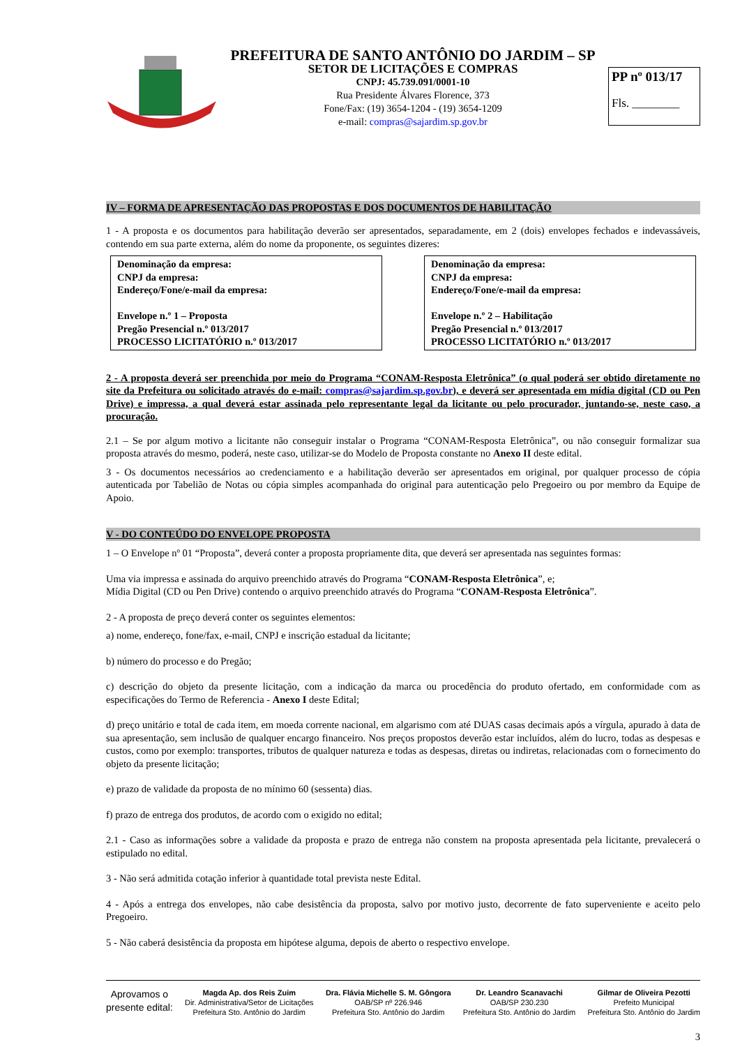PREFEITURA DE SANTO ANTÔNIO DO JARDIM – SP
SETOR DE LICITAÇÕES E COMPRAS
CNPJ: 45.739.091/0001-10
Rua Presidente Álvares Florence, 373
Fone/Fax: (19) 3654-1204 - (19) 3654-1209
e-mail: compras@sajardim.sp.gov.br
PP nº 013/17
Fls. ________
IV – FORMA DE APRESENTAÇÃO DAS PROPOSTAS E DOS DOCUMENTOS DE HABILITAÇÃO
1 - A proposta e os documentos para habilitação deverão ser apresentados, separadamente, em 2 (dois) envelopes fechados e indevassáveis, contendo em sua parte externa, além do nome da proponente, os seguintes dizeres:
Denominação da empresa:
CNPJ da empresa:
Endereço/Fone/e-mail da empresa:
Envelope n.º 1 – Proposta
Pregão Presencial n.º 013/2017
PROCESSO LICITATÓRIO n.º 013/2017
Denominação da empresa:
CNPJ da empresa:
Endereço/Fone/e-mail da empresa:
Envelope n.º 2 – Habilitação
Pregão Presencial n.º 013/2017
PROCESSO LICITATÓRIO n.º 013/2017
2 - A proposta deverá ser preenchida por meio do Programa “CONAM-Resposta Eletrônica” (o qual poderá ser obtido diretamente no site da Prefeitura ou solicitado através do e-mail: compras@sajardim.sp.gov.br), e deverá ser apresentada em mídia digital (CD ou Pen Drive) e impressa, a qual deverá estar assinada pelo representante legal da licitante ou pelo procurador, juntando-se, neste caso, a procuração.
2.1 – Se por algum motivo a licitante não conseguir instalar o Programa “CONAM-Resposta Eletrônica”, ou não conseguir formalizar sua proposta através do mesmo, poderá, neste caso, utilizar-se do Modelo de Proposta constante no Anexo II deste edital.
3 - Os documentos necessários ao credenciamento e a habilitação deverão ser apresentados em original, por qualquer processo de cópia autenticada por Tabelião de Notas ou cópia simples acompanhada do original para autenticação pelo Pregoeiro ou por membro da Equipe de Apoio.
V - DO CONTEÚDO DO ENVELOPE PROPOSTA
1 – O Envelope nº 01 “Proposta”, deverá conter a proposta propriamente dita, que deverá ser apresentada nas seguintes formas:
Uma via impressa e assinada do arquivo preenchido através do Programa “CONAM-Resposta Eletrônica”, e;
Mídia Digital (CD ou Pen Drive) contendo o arquivo preenchido através do Programa “CONAM-Resposta Eletrônica”.
2 - A proposta de preço deverá conter os seguintes elementos:
a) nome, endereço, fone/fax, e-mail, CNPJ e inscrição estadual da licitante;
b) número do processo e do Pregão;
c) descrição do objeto da presente licitação, com a indicação da marca ou procedência do produto ofertado, em conformidade com as especificações do Termo de Referencia - Anexo I deste Edital;
d) preço unitário e total de cada item, em moeda corrente nacional, em algarismo com até DUAS casas decimais após a vírgula, apurado à data de sua apresentação, sem inclusão de qualquer encargo financeiro. Nos preços propostos deverão estar incluídos, além do lucro, todas as despesas e custos, como por exemplo: transportes, tributos de qualquer natureza e todas as despesas, diretas ou indiretas, relacionadas com o fornecimento do objeto da presente licitação;
e) prazo de validade da proposta de no mínimo 60 (sessenta) dias.
f) prazo de entrega dos produtos, de acordo com o exigido no edital;
2.1 - Caso as informações sobre a validade da proposta e prazo de entrega não constem na proposta apresentada pela licitante, prevalecerá o estipulado no edital.
3 - Não será admitida cotação inferior à quantidade total prevista neste Edital.
4 - Após a entrega dos envelopes, não cabe desistência da proposta, salvo por motivo justo, decorrente de fato superveniente e aceito pelo Pregoeiro.
5 - Não caberá desistência da proposta em hipótese alguma, depois de aberto o respectivo envelope.
Aprovamos o
presente edital:
Magda Ap. dos Reis Zuim
Dir. Administrativa/Setor de Licitações
Prefeitura Sto. Antônio do Jardim
Dra. Flávia Michelle S. M. Gôngora
OAB/SP nº 226.946
Prefeitura Sto. Antônio do Jardim
Dr. Leandro Scanavachi
OAB/SP 230.230
Prefeitura Sto. Antônio do Jardim
Gilmar de Oliveira Pezotti
Prefeito Municipal
Prefeitura Sto. Antônio do Jardim
3